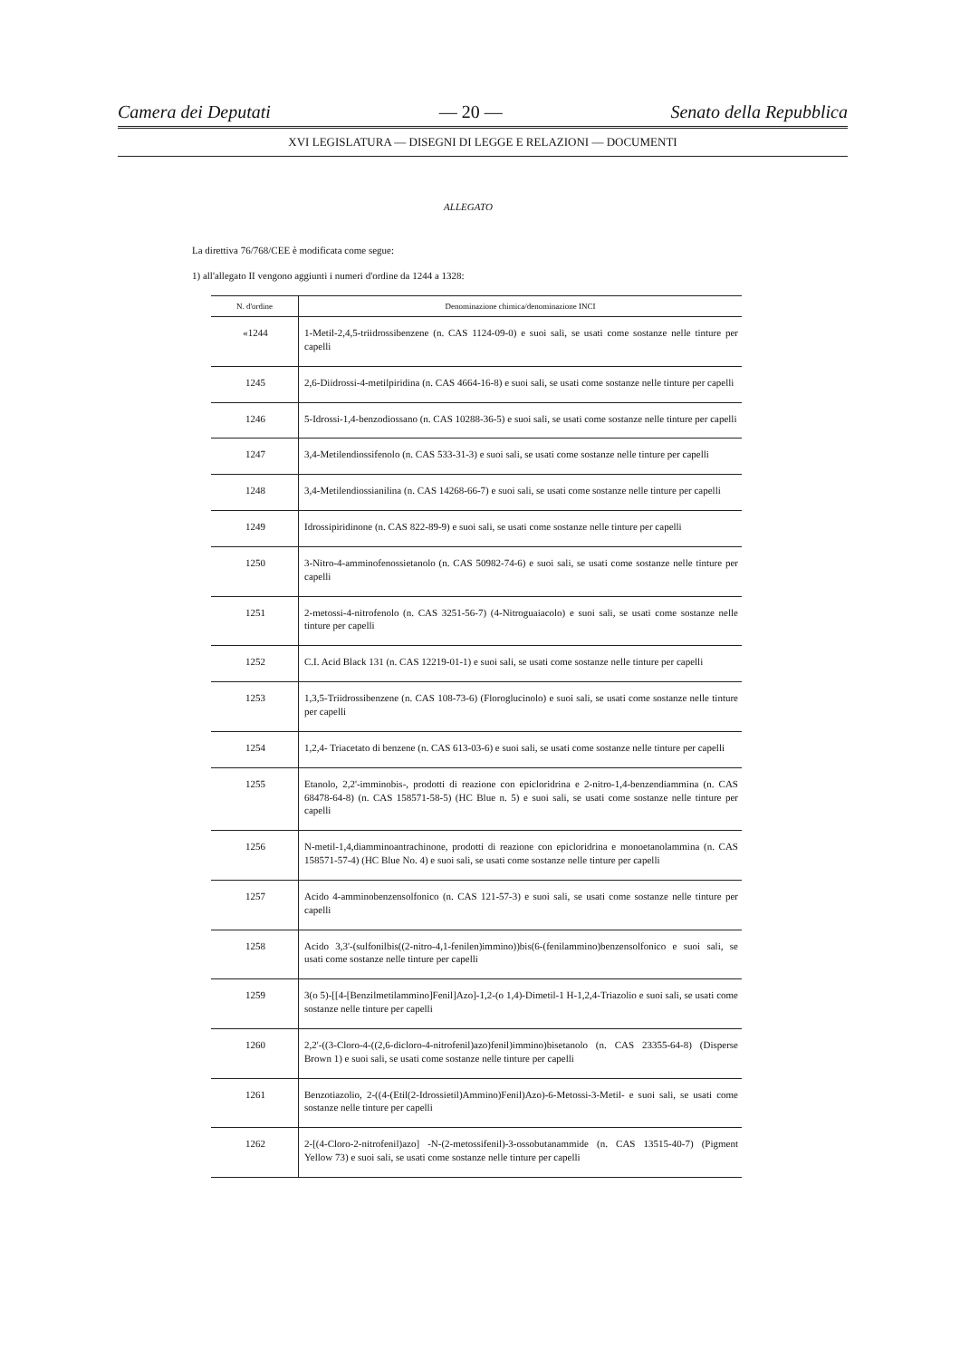Camera dei Deputati — 20 — Senato della Repubblica
XVI LEGISLATURA — DISEGNI DI LEGGE E RELAZIONI — DOCUMENTI
ALLEGATO
La direttiva 76/768/CEE è modificata come segue:
1) all'allegato II vengono aggiunti i numeri d'ordine da 1244 a 1328:
| N. d'ordine | Denominazione chimica/denominazione INCI |
| --- | --- |
| «1244 | 1-Metil-2,4,5-triidrossibenzene (n. CAS 1124-09-0) e suoi sali, se usati come sostanze nelle tinture per capelli |
| 1245 | 2,6-Diidrossi-4-metilpiridina (n. CAS 4664-16-8) e suoi sali, se usati come sostanze nelle tinture per capelli |
| 1246 | 5-Idrossi-1,4-benzodiossano (n. CAS 10288-36-5) e suoi sali, se usati come sostanze nelle tinture per capelli |
| 1247 | 3,4-Metilendiossifenolo (n. CAS 533-31-3) e suoi sali, se usati come sostanze nelle tinture per capelli |
| 1248 | 3,4-Metilendiossianilina (n. CAS 14268-66-7) e suoi sali, se usati come sostanze nelle tinture per capelli |
| 1249 | Idrossipiridinone (n. CAS 822-89-9) e suoi sali, se usati come sostanze nelle tinture per capelli |
| 1250 | 3-Nitro-4-amminofenossietanolo (n. CAS 50982-74-6) e suoi sali, se usati come sostanze nelle tinture per capelli |
| 1251 | 2-metossi-4-nitrofenolo (n. CAS 3251-56-7) (4-Nitroguaiacolo) e suoi sali, se usati come sostanze nelle tinture per capelli |
| 1252 | C.I. Acid Black 131 (n. CAS 12219-01-1) e suoi sali, se usati come sostanze nelle tinture per capelli |
| 1253 | 1,3,5-Triidrossibenzene (n. CAS 108-73-6) (Floroglucinolo) e suoi sali, se usati come sostanze nelle tinture per capelli |
| 1254 | 1,2,4- Triacetato di benzene (n. CAS 613-03-6) e suoi sali, se usati come sostanze nelle tinture per capelli |
| 1255 | Etanolo, 2,2'-imminobis-, prodotti di reazione con epicloridrina e 2-nitro-1,4-benzendiammina (n. CAS 68478-64-8) (n. CAS 158571-58-5) (HC Blue n. 5) e suoi sali, se usati come sostanze nelle tinture per capelli |
| 1256 | N-metil-1,4,diamminoantrachinone, prodotti di reazione con epicloridrina e monoetanolammina (n. CAS 158571-57-4) (HC Blue No. 4) e suoi sali, se usati come sostanze nelle tinture per capelli |
| 1257 | Acido 4-amminobenzensolfonico (n. CAS 121-57-3) e suoi sali, se usati come sostanze nelle tinture per capelli |
| 1258 | Acido 3,3'-(sulfonilbis((2-nitro-4,1-fenilen)immino))bis(6-(fenilammino)benzensolfonico e suoi sali, se usati come sostanze nelle tinture per capelli |
| 1259 | 3(o 5)-[[4-[Benzilmetilammino]Fenil]Azo]-1,2-(o 1,4)-Dimetil-1 H-1,2,4-Triazolio e suoi sali, se usati come sostanze nelle tinture per capelli |
| 1260 | 2,2'-((3-Cloro-4-((2,6-dicloro-4-nitrofenil)azo)fenil)immino)bisetanolo (n. CAS 23355-64-8) (Disperse Brown 1) e suoi sali, se usati come sostanze nelle tinture per capelli |
| 1261 | Benzotiazolio, 2-((4-(Etil(2-Idrossietil)Ammino)Fenil)Azo)-6-Metossi-3-Metil- e suoi sali, se usati come sostanze nelle tinture per capelli |
| 1262 | 2-[(4-Cloro-2-nitrofenil)azo] -N-(2-metossifenil)-3-ossobutanammide (n. CAS 13515-40-7) (Pigment Yellow 73) e suoi sali, se usati come sostanze nelle tinture per capelli |